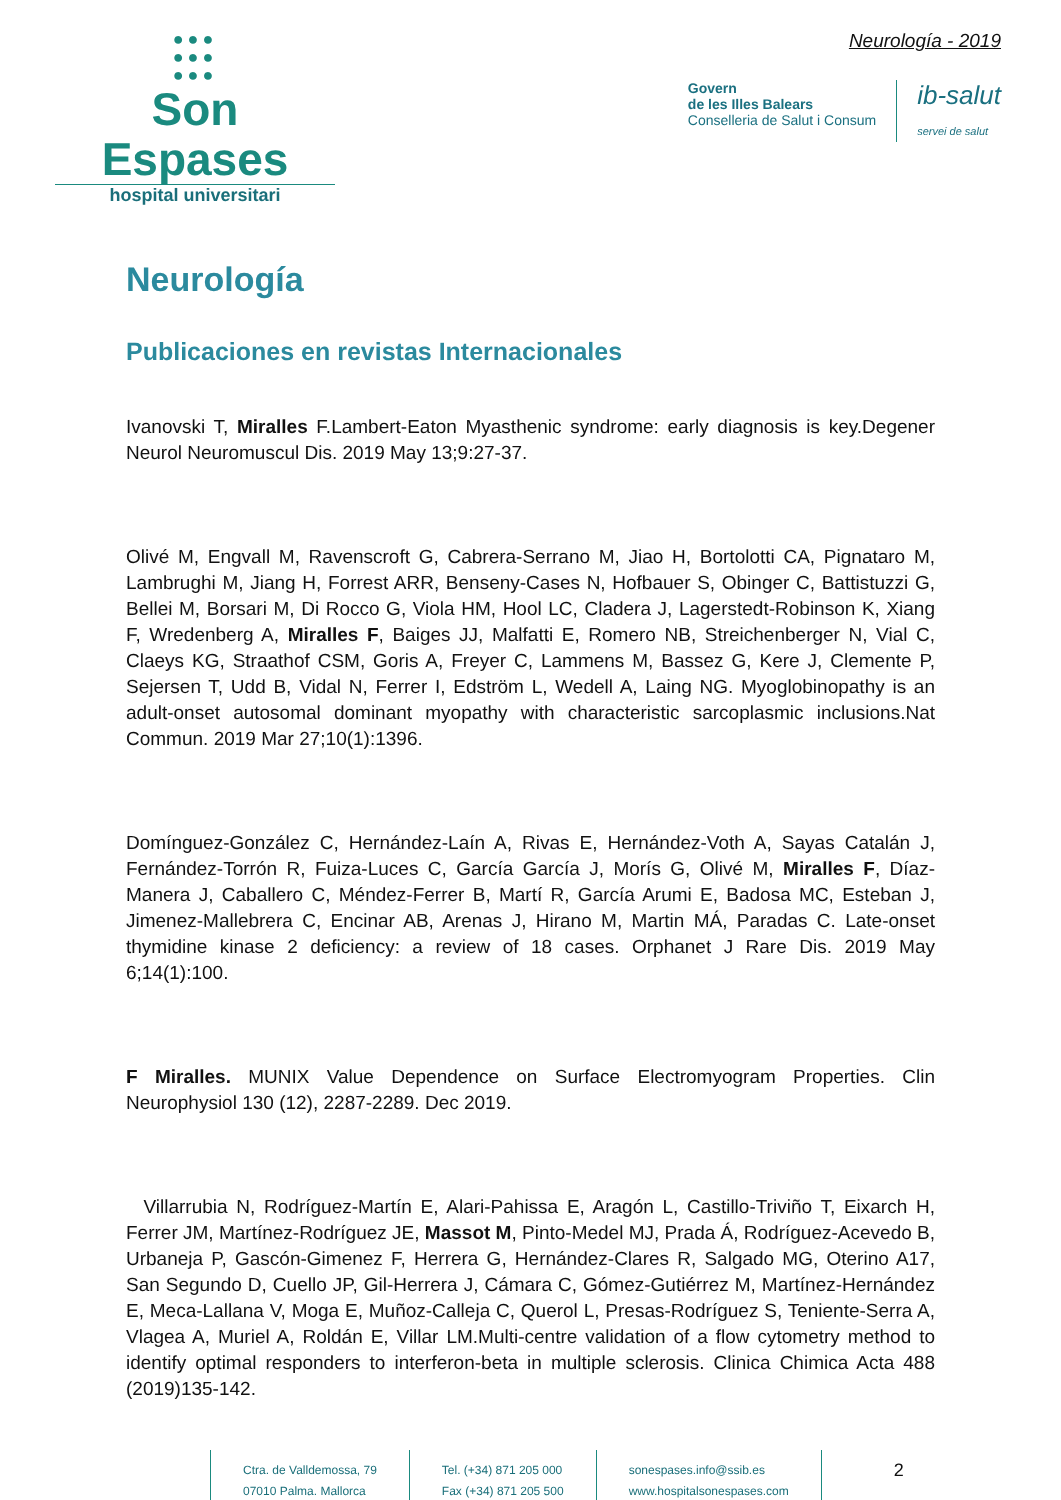●●●
●●●
●●●
Son Espases
hospital universitari
Neurología - 2019
Govern
de les Illes Balears
Conselleria de Salut i Consum
ib-salut
servei de salut
Neurología
Publicaciones en revistas Internacionales
Ivanovski T, Miralles F.Lambert-Eaton Myasthenic syndrome: early diagnosis is key.Degener Neurol Neuromuscul Dis. 2019 May 13;9:27-37.
Olivé M, Engvall M, Ravenscroft G, Cabrera-Serrano M, Jiao H, Bortolotti CA, Pignataro M, Lambrughi M, Jiang H, Forrest ARR, Benseny-Cases N, Hofbauer S, Obinger C, Battistuzzi G, Bellei M, Borsari M, Di Rocco G, Viola HM, Hool LC, Cladera J, Lagerstedt-Robinson K, Xiang F, Wredenberg A, Miralles F, Baiges JJ, Malfatti E, Romero NB, Streichenberger N, Vial C, Claeys KG, Straathof CSM, Goris A, Freyer C, Lammens M, Bassez G, Kere J, Clemente P, Sejersen T, Udd B, Vidal N, Ferrer I, Edström L, Wedell A, Laing NG. Myoglobinopathy is an adult-onset autosomal dominant myopathy with characteristic sarcoplasmic inclusions.Nat Commun. 2019 Mar 27;10(1):1396.
Domínguez-González C, Hernández-Laín A, Rivas E, Hernández-Voth A, Sayas Catalán J, Fernández-Torrón R, Fuiza-Luces C, García García J, Morís G, Olivé M, Miralles F, Díaz-Manera J, Caballero C, Méndez-Ferrer B, Martí R, García Arumi E, Badosa MC, Esteban J, Jimenez-Mallebrera C, Encinar AB, Arenas J, Hirano M, Martin MÁ, Paradas C. Late-onset thymidine kinase 2 deficiency: a review of 18 cases. Orphanet J Rare Dis. 2019 May 6;14(1):100.
F Miralles. MUNIX Value Dependence on Surface Electromyogram Properties. Clin Neurophysiol 130 (12), 2287-2289. Dec 2019.
Villarrubia N, Rodríguez-Martín E, Alari-Pahissa E, Aragón L, Castillo-Triviño T, Eixarch H, Ferrer JM, Martínez-Rodríguez JE, Massot M, Pinto-Medel MJ, Prada Á, Rodríguez-Acevedo B, Urbaneja P, Gascón-Gimenez F, Herrera G, Hernández-Clares R, Salgado MG, Oterino A17, San Segundo D, Cuello JP, Gil-Herrera J, Cámara C, Gómez-Gutiérrez M, Martínez-Hernández E, Meca-Lallana V, Moga E, Muñoz-Calleja C, Querol L, Presas-Rodríguez S, Teniente-Serra A, Vlagea A, Muriel A, Roldán E, Villar LM.Multi-centre validation of a flow cytometry method to identify optimal responders to interferon-beta in multiple sclerosis. Clinica Chimica Acta 488 (2019)135-142.
Ctra. de Valldemossa, 79
07010 Palma. Mallorca
Tel. (+34) 871 205 000
Fax (+34) 871 205 500
sonespases.info@ssib.es
www.hospitalsonespases.com
2